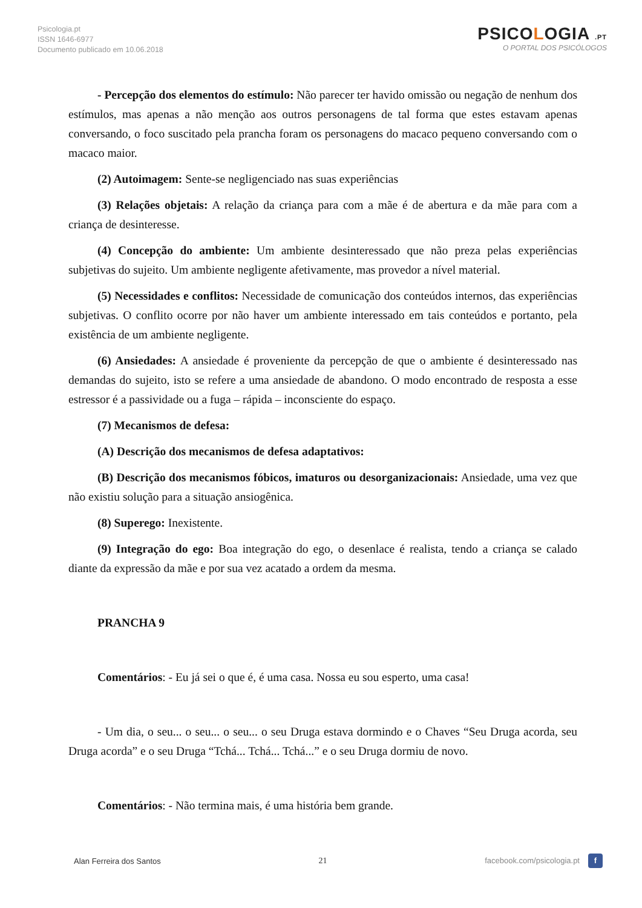Psicologia.pt
ISSN 1646-6977
Documento publicado em 10.06.2018
PSICOLOGIA .PT
O PORTAL DOS PSICÓLOGOS
- Percepção dos elementos do estímulo: Não parecer ter havido omissão ou negação de nenhum dos estímulos, mas apenas a não menção aos outros personagens de tal forma que estes estavam apenas conversando, o foco suscitado pela prancha foram os personagens do macaco pequeno conversando com o macaco maior.
(2) Autoimagem: Sente-se negligenciado nas suas experiências
(3) Relações objetais: A relação da criança para com a mãe é de abertura e da mãe para com a criança de desinteresse.
(4) Concepção do ambiente: Um ambiente desinteressado que não preza pelas experiências subjetivas do sujeito. Um ambiente negligente afetivamente, mas provedor a nível material.
(5) Necessidades e conflitos: Necessidade de comunicação dos conteúdos internos, das experiências subjetivas. O conflito ocorre por não haver um ambiente interessado em tais conteúdos e portanto, pela existência de um ambiente negligente.
(6) Ansiedades: A ansiedade é proveniente da percepção de que o ambiente é desinteressado nas demandas do sujeito, isto se refere a uma ansiedade de abandono. O modo encontrado de resposta a esse estressor é a passividade ou a fuga – rápida – inconsciente do espaço.
(7) Mecanismos de defesa:
(A) Descrição dos mecanismos de defesa adaptativos:
(B) Descrição dos mecanismos fóbicos, imaturos ou desorganizacionais: Ansiedade, uma vez que não existiu solução para a situação ansiogênica.
(8) Superego: Inexistente.
(9) Integração do ego: Boa integração do ego, o desenlace é realista, tendo a criança se calado diante da expressão da mãe e por sua vez acatado a ordem da mesma.
PRANCHA 9
Comentários: - Eu já sei o que é, é uma casa. Nossa eu sou esperto, uma casa!
- Um dia, o seu... o seu... o seu... o seu Druga estava dormindo e o Chaves “Seu Druga acorda, seu Druga acorda” e o seu Druga “Tchá... Tchá... Tchá...” e o seu Druga dormiu de novo.
Comentários: - Não termina mais, é uma história bem grande.
Alan Ferreira dos Santos 21 facebook.com/psicologia.pt f